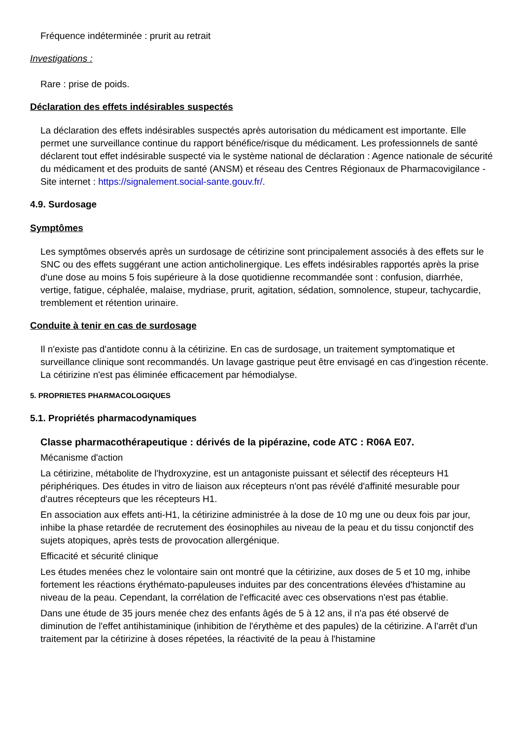Fréquence indéterminée : prurit au retrait
Investigations :
Rare : prise de poids.
Déclaration des effets indésirables suspectés
La déclaration des effets indésirables suspectés après autorisation du médicament est importante. Elle permet une surveillance continue du rapport bénéfice/risque du médicament. Les professionnels de santé déclarent tout effet indésirable suspecté via le système national de déclaration : Agence nationale de sécurité du médicament et des produits de santé (ANSM) et réseau des Centres Régionaux de Pharmacovigilance - Site internet : https://signalement.social-sante.gouv.fr/.
4.9. Surdosage
Symptômes
Les symptômes observés après un surdosage de cétirizine sont principalement associés à des effets sur le SNC ou des effets suggérant une action anticholinergique. Les effets indésirables rapportés après la prise d'une dose au moins 5 fois supérieure à la dose quotidienne recommandée sont : confusion, diarrhée, vertige, fatigue, céphalée, malaise, mydriase, prurit, agitation, sédation, somnolence, stupeur, tachycardie, tremblement et rétention urinaire.
Conduite à tenir en cas de surdosage
Il n'existe pas d'antidote connu à la cétirizine. En cas de surdosage, un traitement symptomatique et surveillance clinique sont recommandés. Un lavage gastrique peut être envisagé en cas d'ingestion récente. La cétirizine n'est pas éliminée efficacement par hémodialyse.
5. PROPRIETES PHARMACOLOGIQUES
5.1. Propriétés pharmacodynamiques
Classe pharmacothérapeutique : dérivés de la pipérazine, code ATC : R06A E07.
Mécanisme d'action
La cétirizine, métabolite de l'hydroxyzine, est un antagoniste puissant et sélectif des récepteurs H1 périphériques. Des études in vitro de liaison aux récepteurs n'ont pas révélé d'affinité mesurable pour d'autres récepteurs que les récepteurs H1.
En association aux effets anti-H1, la cétirizine administrée à la dose de 10 mg une ou deux fois par jour, inhibe la phase retardée de recrutement des éosinophiles au niveau de la peau et du tissu conjonctif des sujets atopiques, après tests de provocation allergénique.
Efficacité et sécurité clinique
Les études menées chez le volontaire sain ont montré que la cétirizine, aux doses de 5 et 10 mg, inhibe fortement les réactions érythémato-papuleuses induites par des concentrations élevées d'histamine au niveau de la peau. Cependant, la corrélation de l'efficacité avec ces observations n'est pas établie.
Dans une étude de 35 jours menée chez des enfants âgés de 5 à 12 ans, il n'a pas été observé de diminution de l'effet antihistaminique (inhibition de l'érythème et des papules) de la cétirizine. A l'arrêt d'un traitement par la cétirizine à doses répetées, la réactivité de la peau à l'histamine